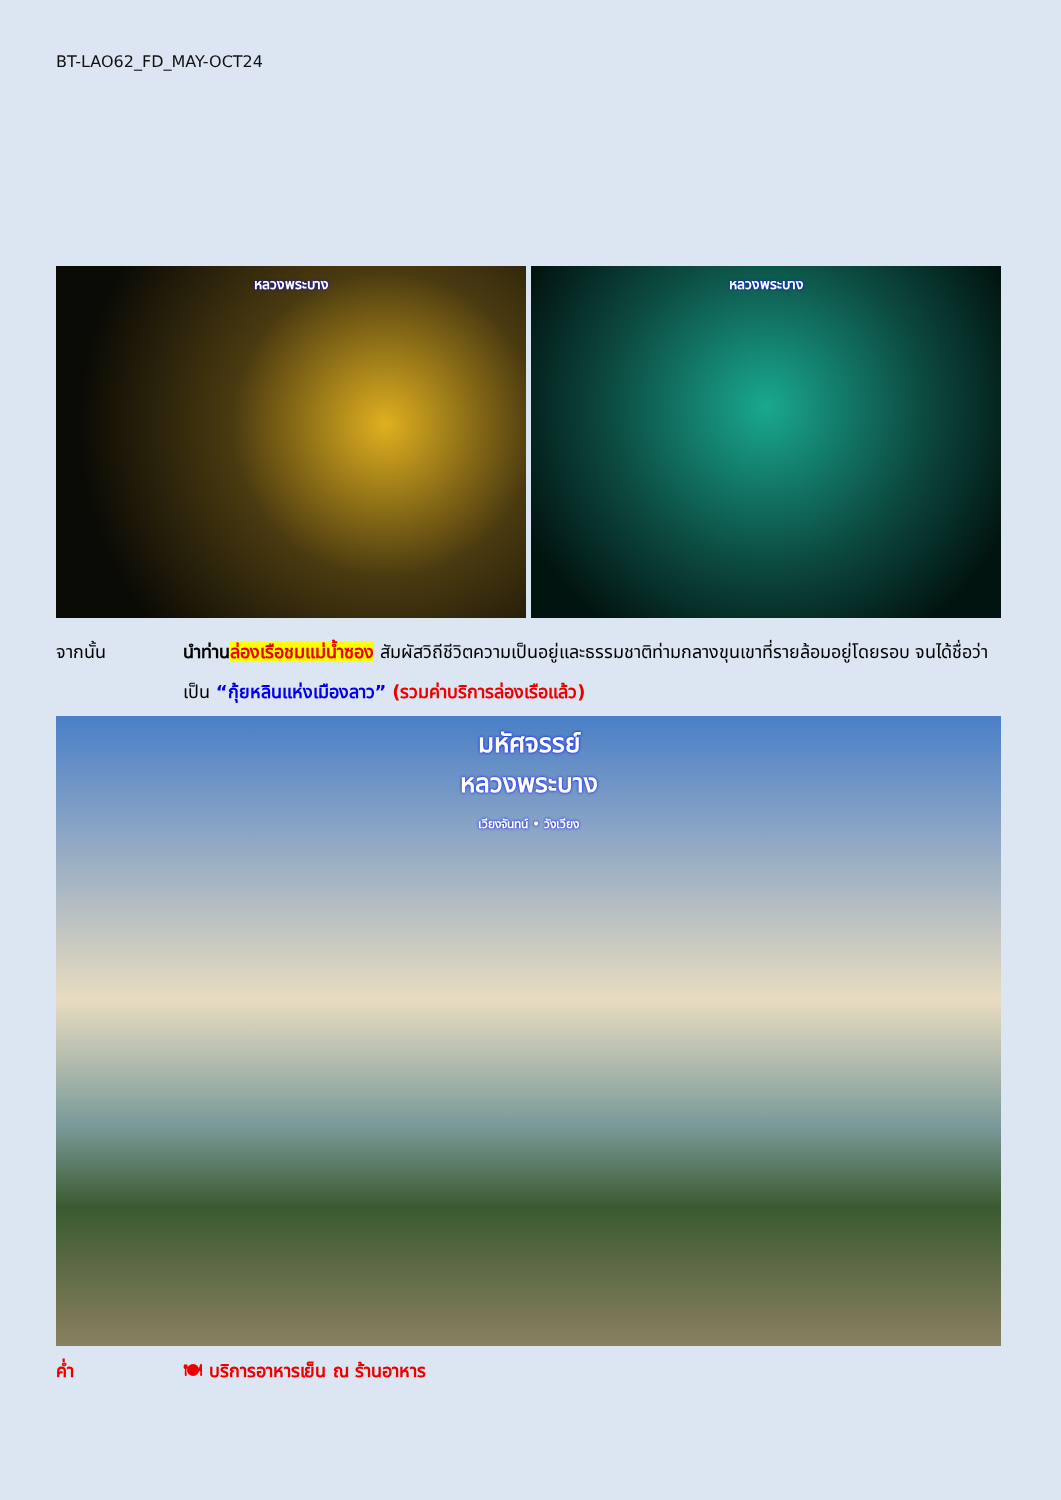BT-LAO62_FD_MAY-OCT24
หลวงพระบาง หลวงพระบาง
จากนั้น นำท่าน ล่องเรือชมแม่น้ำซอง สัมผัสวิถีชีวิตความเป็นอยู่และธรรมชาติท่ามกลางขุนเขาที่รายล้อมอยู่โดยรอบ จนได้ชื่อว่าเป็น “กุ้ยหลินแห่งเมืองลาว” (รวมค่าบริการล่องเรือแล้ว)
มหัศจรรย์
หลวงพระบาง
เวียงจันทน์ • วังเวียง
ค่ำ 🍽 บริการอาหารเย็น ณ ร้านอาหาร